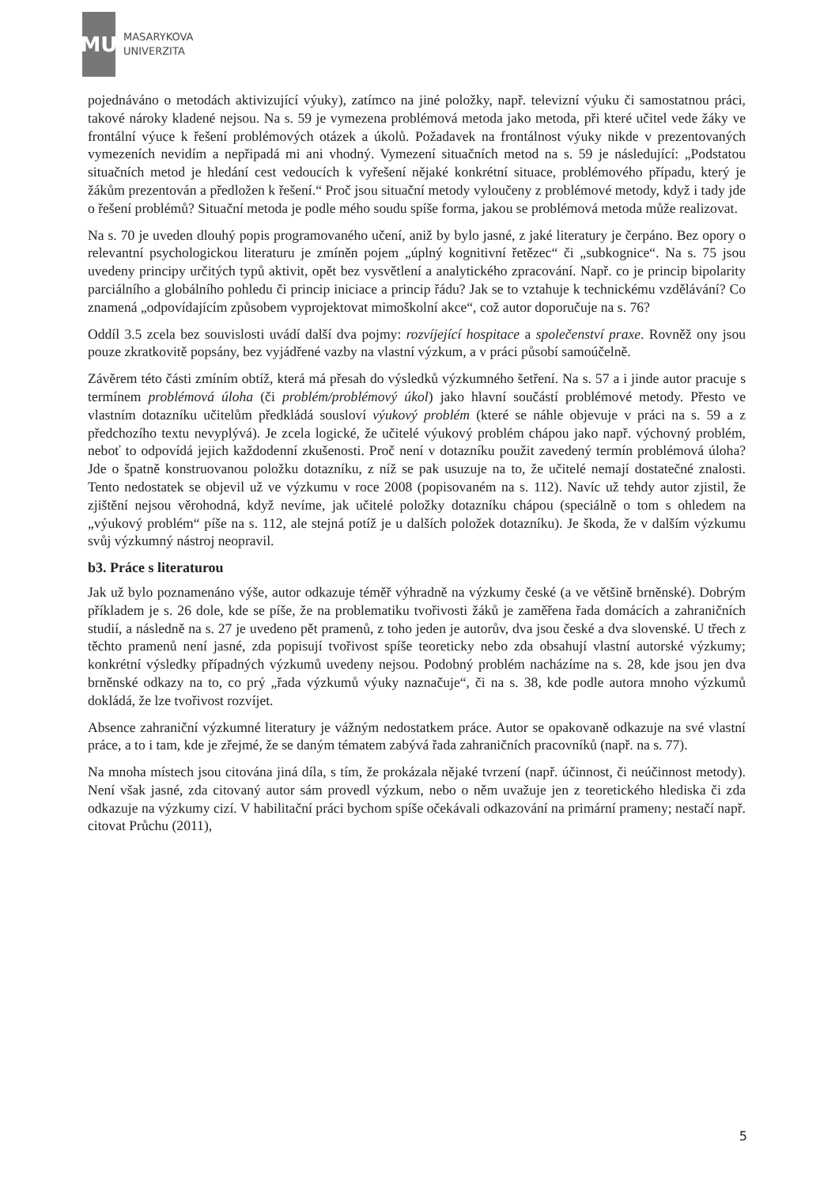MU
MASARYKOVA
UNIVERZITA
pojednáváno o metodách aktivizující výuky), zatímco na jiné položky, např. televizní výuku či samostatnou práci, takové nároky kladené nejsou. Na s. 59 je vymezena problémová metoda jako metoda, při které učitel vede žáky ve frontální výuce k řešení problémových otázek a úkolů. Požadavek na frontálnost výuky nikde v prezentovaných vymezeních nevidím a nepřipadá mi ani vhodný. Vymezení situačních metod na s. 59 je následující: „Podstatou situačních metod je hledání cest vedoucích k vyřešení nějaké konkrétní situace, problémového případu, který je žákům prezentován a předložen k řešení.“ Proč jsou situační metody vyloučeny z problémové metody, když i tady jde o řešení problémů? Situační metoda je podle mého soudu spíše forma, jakou se problémová metoda může realizovat.
Na s. 70 je uveden dlouhý popis programovaného učení, aniž by bylo jasné, z jaké literatury je čerpáno. Bez opory o relevantní psychologickou literaturu je zmíněn pojem „úplný kognitivní řetězec“ či „subkognice“. Na s. 75 jsou uvedeny principy určitých typů aktivit, opět bez vysvětlení a analytického zpracování. Např. co je princip bipolarity parciálního a globálního pohledu či princip iniciace a princip řádu? Jak se to vztahuje k technickému vzdělávání? Co znamená „odpovídajícím způsobem vyprojektovat mimoškolní akce“, což autor doporučuje na s. 76?
Oddíl 3.5 zcela bez souvislosti uvádí další dva pojmy: rozvíjející hospitace a společenství praxe. Rovněž ony jsou pouze zkratkovitě popsány, bez vyjádřené vazby na vlastní výzkum, a v práci působí samoúčelně.
Závěrem této části zmíním obtíž, která má přesah do výsledků výzkumného šetření. Na s. 57 a i jinde autor pracuje s termínem problémová úloha (či problém/problémový úkol) jako hlavní součástí problémové metody. Přesto ve vlastním dotazníku učitelům předkládá sousloví výukový problém (které se náhle objevuje v práci na s. 59 a z předchozího textu nevyplývá). Je zcela logické, že učitelé výukový problém chápou jako např. výchovný problém, neboť to odpovídá jejich každodenní zkušenosti. Proč není v dotazníku použit zavedený termín problémová úloha? Jde o špatně konstruovanou položku dotazníku, z níž se pak usuzuje na to, že učitelé nemají dostatečné znalosti. Tento nedostatek se objevil už ve výzkumu v roce 2008 (popisovaném na s. 112). Navíc už tehdy autor zjistil, že zjištění nejsou věrohodná, když nevíme, jak učitelé položky dotazníku chápou (speciálně o tom s ohledem na „výukový problém“ píše na s. 112, ale stejná potíž je u dalších položek dotazníku). Je škoda, že v dalším výzkumu svůj výzkumný nástroj neopravil.
b3. Práce s literaturou
Jak už bylo poznamenáno výše, autor odkazuje téměř výhradně na výzkumy české (a ve většině brněnské). Dobrým příkladem je s. 26 dole, kde se píše, že na problematiku tvořivosti žáků je zaměřena řada domácích a zahraničních studií, a následně na s. 27 je uvedeno pět pramenů, z toho jeden je autorův, dva jsou české a dva slovenské. U třech z těchto pramenů není jasné, zda popisují tvořivost spíše teoreticky nebo zda obsahují vlastní autorské výzkumy; konkrétní výsledky případných výzkumů uvedeny nejsou. Podobný problém nacházíme na s. 28, kde jsou jen dva brněnské odkazy na to, co prý „řada výzkumů výuky naznačuje“, či na s. 38, kde podle autora mnoho výzkumů dokládá, že lze tvořivost rozvíjet.
Absence zahraniční výzkumné literatury je vážným nedostatkem práce. Autor se opakovaně odkazuje na své vlastní práce, a to i tam, kde je zřejmé, že se daným tématem zabývá řada zahraničních pracovníků (např. na s. 77).
Na mnoha místech jsou citována jiná díla, s tím, že prokázala nějaké tvrzení (např. účinnost, či neúčinnost metody). Není však jasné, zda citovaný autor sám provedl výzkum, nebo o něm uvažuje jen z teoretického hlediska či zda odkazuje na výzkumy cizí. V habilitační práci bychom spíše očekávali odkazování na primární prameny; nestačí např. citovat Průchu (2011),
5